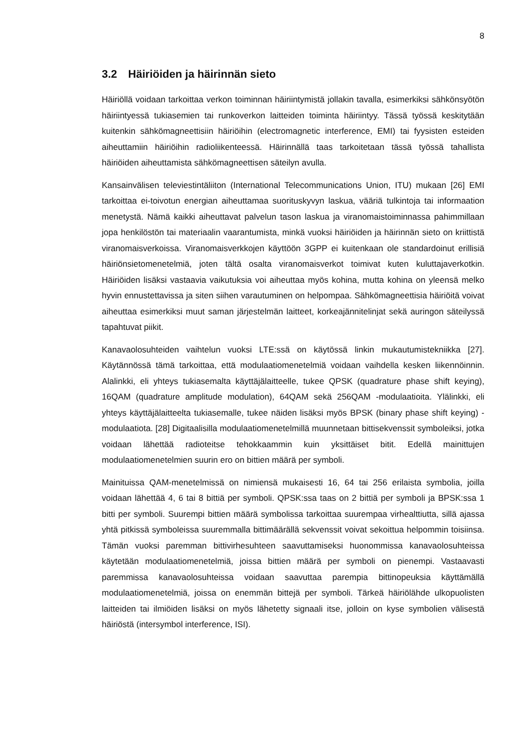8
3.2 Häiriöiden ja häirinnän sieto
Häiriöllä voidaan tarkoittaa verkon toiminnan häiriintymistä jollakin tavalla, esimerkiksi sähkönsyötön häiriintyessä tukiasemien tai runkoverkon laitteiden toiminta häiriintyy. Tässä työssä keskitytään kuitenkin sähkömagneettisiin häiriöihin (electromagnetic interference, EMI) tai fyysisten esteiden aiheuttamiin häiriöihin radioliikenteessä. Häirinnällä taas tarkoitetaan tässä työssä tahallista häiriöiden aiheuttamista sähkömagneettisen säteilyn avulla.
Kansainvälisen televiestintäliiton (International Telecommunications Union, ITU) mukaan [26] EMI tarkoittaa ei-toivotun energian aiheuttamaa suorituskyvyn laskua, vääriä tulkintoja tai informaation menetystä. Nämä kaikki aiheuttavat palvelun tason laskua ja viranomaistoiminnassa pahimmillaan jopa henkilöstön tai materiaalin vaarantumista, minkä vuoksi häiriöiden ja häirinnän sieto on kriittistä viranomaisverkoissa. Viranomaisverkkojen käyttöön 3GPP ei kuitenkaan ole standardoinut erillisiä häiriönsietomenetelmiä, joten tältä osalta viranomaisverkot toimivat kuten kuluttajaverkotkin. Häiriöiden lisäksi vastaavia vaikutuksia voi aiheuttaa myös kohina, mutta kohina on yleensä melko hyvin ennustettavissa ja siten siihen varautuminen on helpompaa. Sähkömagneettisia häiriöitä voivat aiheuttaa esimerkiksi muut saman järjestelmän laitteet, korkeajännitelinjat sekä auringon säteilyssä tapahtuvat piikit.
Kanavaolosuhteiden vaihtelun vuoksi LTE:ssä on käytössä linkin mukautumistekniikka [27]. Käytännössä tämä tarkoittaa, että modulaatiomenetelmiä voidaan vaihdella kesken liikennöinnin. Alalinkki, eli yhteys tukiasemalta käyttäjälaitteelle, tukee QPSK (quadrature phase shift keying), 16QAM (quadrature amplitude modulation), 64QAM sekä 256QAM -modulaatioita. Ylälinkki, eli yhteys käyttäjälaitteelta tukiasemalle, tukee näiden lisäksi myös BPSK (binary phase shift keying) -modulaatiota. [28] Digitaalisilla modulaatiomenetelmillä muunnetaan bittisekvenssit symboleiksi, jotka voidaan lähettää radioteitse tehokkaammin kuin yksittäiset bitit. Edellä mainittujen modulaatiomenetelmien suurin ero on bittien määrä per symboli.
Mainituissa QAM-menetelmissä on nimiensä mukaisesti 16, 64 tai 256 erilaista symbolia, joilla voidaan lähettää 4, 6 tai 8 bittiä per symboli. QPSK:ssa taas on 2 bittiä per symboli ja BPSK:ssa 1 bitti per symboli. Suurempi bittien määrä symbolissa tarkoittaa suurempaa virhealttiutta, sillä ajassa yhtä pitkissä symboleissa suuremmalla bittimäärällä sekvenssit voivat sekoittua helpommin toisiinsa. Tämän vuoksi paremman bittivirhesuhteen saavuttamiseksi huonommissa kanavaolosuhteissa käytetään modulaatiomenetelmiä, joissa bittien määrä per symboli on pienempi. Vastaavasti paremmissa kanavaolosuhteissa voidaan saavuttaa parempia bittinopeuksia käyttämällä modulaatiomenetelmiä, joissa on enemmän bittejä per symboli. Tärkeä häiriölähde ulkopuolisten laitteiden tai ilmiöiden lisäksi on myös lähetetty signaali itse, jolloin on kyse symbolien välisestä häiriöstä (intersymbol interference, ISI).